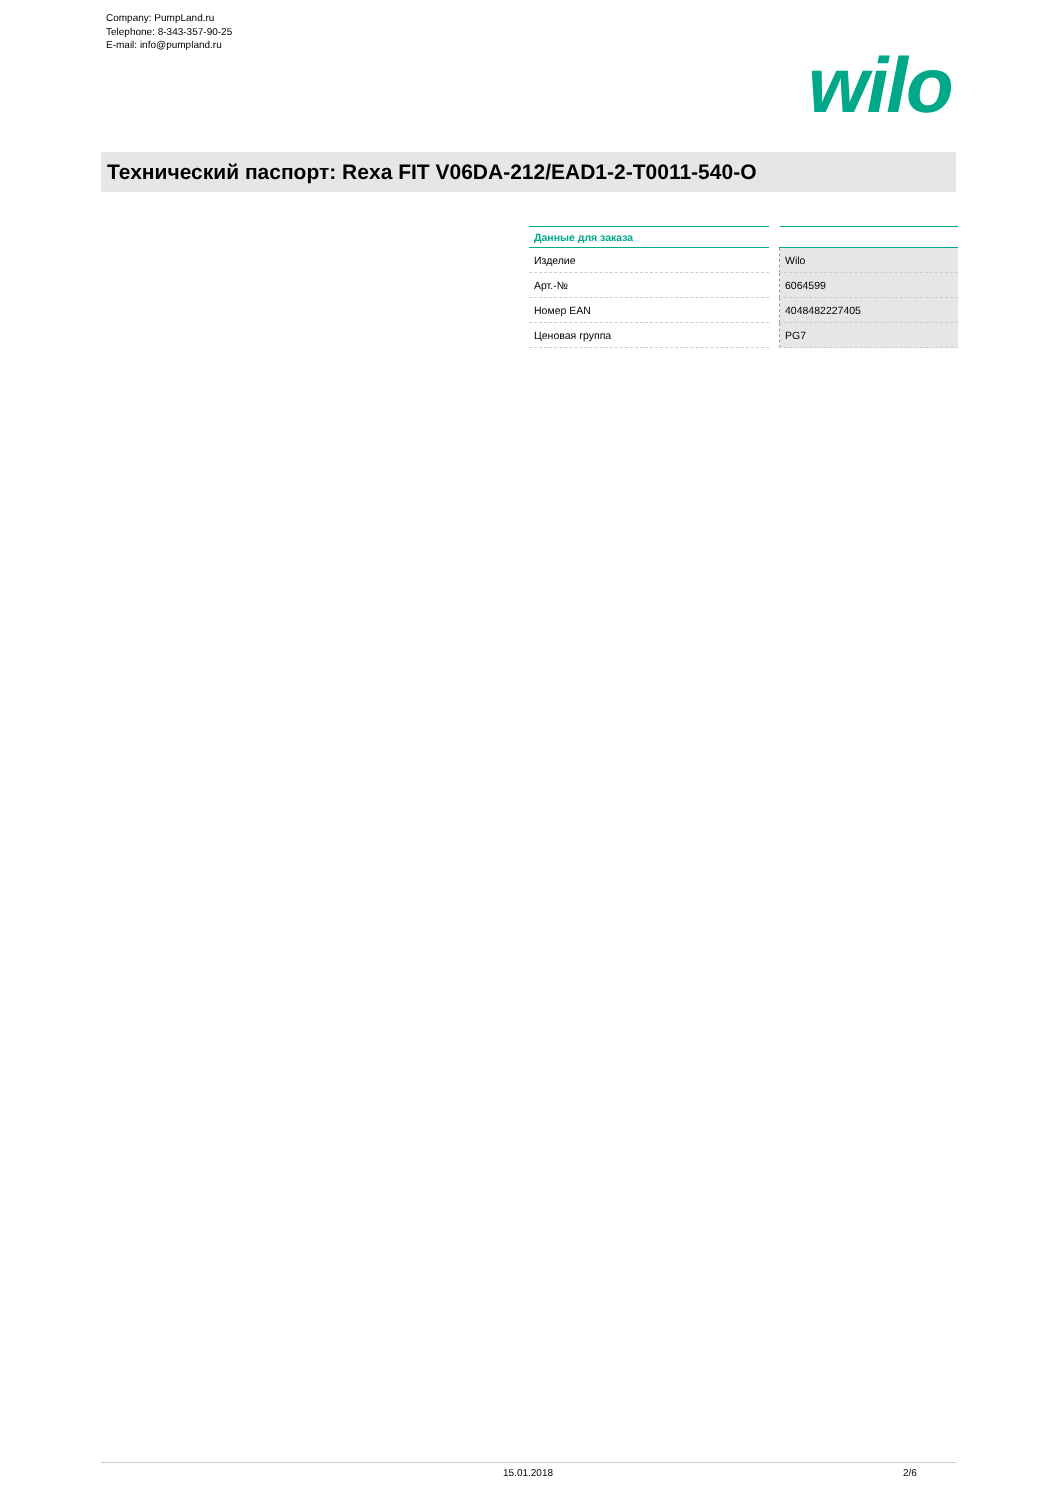Company: PumpLand.ru
Telephone: 8-343-357-90-25
E-mail: info@pumpland.ru
wilo
Технический паспорт: Rexa FIT V06DA-212/EAD1-2-T0011-540-O
| Данные для заказа | | |
| --- | --- | --- |
| Изделие | | Wilo |
| Арт.-№ | | 6064599 |
| Номер EAN | | 4048482227405 |
| Ценовая группа | | PG7 |
15.01.2018 2/6